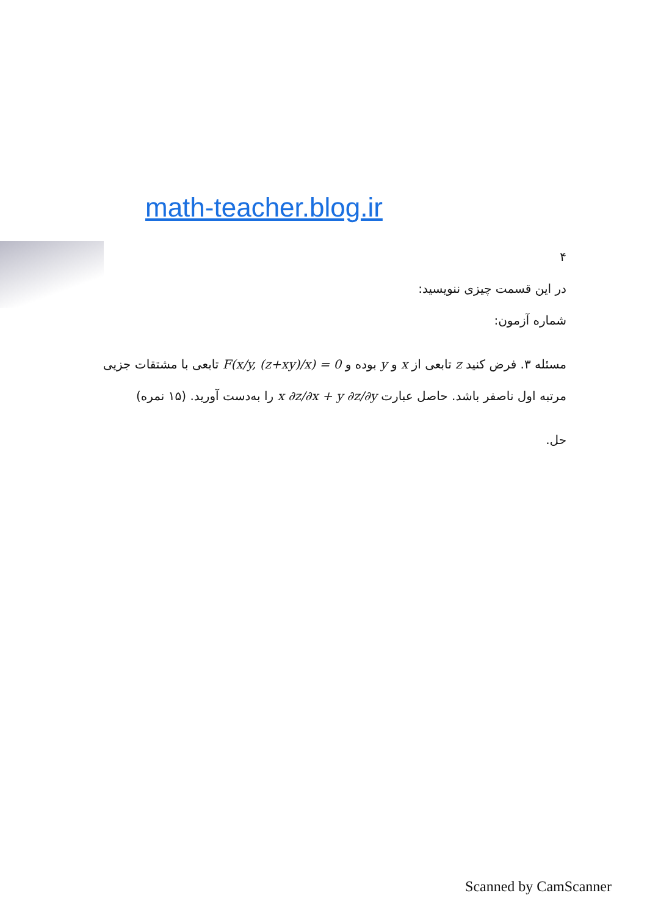math-teacher.blog.ir
۴
در این قسمت چیزی ننویسید:
شماره آزمون:
مسئله ۳. فرض کنید z تابعی از x و y بوده و F(x/y, (z+xy)/x) = 0 تابعی با مشتقات جزیی مرتبه اول ناصفر باشد. حاصل عبارت x ∂z/∂x + y ∂z/∂y را به‌دست آورید. (۱۵ نمره)
حل.
Scanned by CamScanner